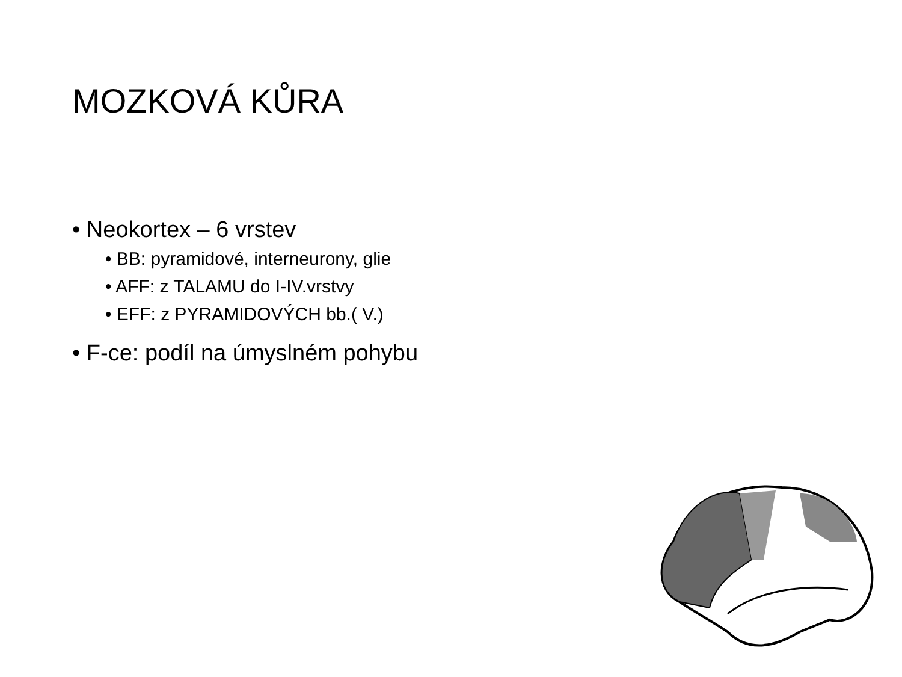MOZKOVÁ KŮRA
• Neokortex – 6 vrstev
• BB: pyramidové, interneurony, glie
• AFF: z TALAMU do I-IV.vrstvy
• EFF: z PYRAMIDOVÝCH bb.( V.)
• F-ce: podíl na úmyslném pohybu